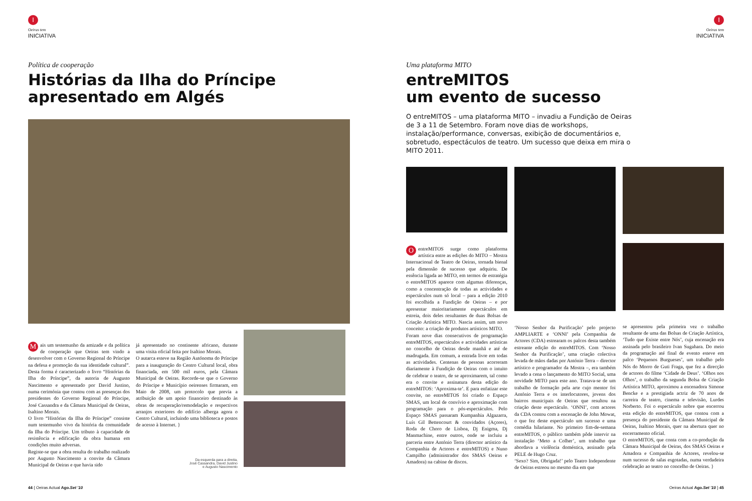I
Oeiras tem
INICIATIVA
Política de cooperação
Histórias da Ilha do Príncipe
apresentado em Algés
Mais um testemunho da amizade e da política de cooperação que Oeiras tem vindo a desenvolver com o Governo Regional do Príncipe na defesa e promoção da sua identidade cultural”. Desta forma é caracterizado o livro “Histórias da Ilha do Príncipe”, da autoria de Augusto Nascimento e apresentado por David Justino, numa cerimónia que contou com as presenças dos presidentes do Governo Regional do Príncipe, José Cassandra e da Câmara Municipal de Oeiras, Isaltino Morais.
O livro “Histórias da Ilha do Príncipe” consiste num testemunho vivo da história da comunidade da Ilha do Príncipe. Um tributo à capacidade de resistência e edificação da obra humana em condições muito adversas.
Registe-se que a obra resulta do trabalho realizado por Augusto Nascimento a convite da Câmara Municipal de Oeiras e que havia sido
já apresentado no continente africano, durante uma visita oficial feita por Isaltino Morais.
O autarca esteve na Região Autónoma do Príncipe para a inauguração do Centro Cultural local, obra financiada, em 500 mil euros, pela Câmara Municipal de Oeiras. Recorde-se que o Governo do Príncipe e Município oeirenses firmaram, em Maio de 2008, um protocolo que previa a atribuição de um apoio financeiro destinado às obras de recuperação/remodelação e respectivos arranjos exteriores do edifício alberga agora o Centro Cultural, incluindo uma biblioteca e postos de acesso à Internet. }
Da esquerda para a direita,
José Cassandra, David Justino
e Augusto Nascimento
44 { Oeiras Actual Ago.Set '10
I
Oeiras tem
INICIATIVA
Uma plataforma MITO
entreMITOS
um evento de sucesso
O entreMITOS – uma plataforma MITO – invadiu a Fundição de Oeiras de 3 a 11 de Setembro. Foram nove dias de workshops, instalação/performance, conversas, exibição de documentários e, sobretudo, espectáculos de teatro. Um sucesso que deixa em mira o MITO 2011.
OentreMITOS surge como plataforma artística entre as edições do MITO – Mostra Internacional de Teatro de Oeiras, tornada bienal pela dimensão de sucesso que adquiriu. De essência ligada ao MITO, em termos de estratégia o entreMITOS aparece com algumas diferenças, como a concentração de todas as actividades e espectáculos num só local – para a edição 2010 foi escolhida a Fundição de Oeiras – e por apresentar maioritariamente espectáculos em estreia, dois deles resultantes de duas Bolsas de Criação Artística MITO. Nascia assim, um novo conceito: a criação de produtos artísticos MITO.
Foram nove dias consecutivos de programação entreMITOS, espectáculos e actividades artísticas no concelho de Oeiras desde manhã e até de madrugada. Em comum, a entrada livre em todas as actividades. Centenas de pessoas acorreram diariamente à Fundição de Oeiras com o intuito de celebrar o teatro, de se aproximarem, tal como era o convite e assinatura desta edição do entreMITOS: ‘Aproxima-te’. E para enfatizar este convite, no entreMITOS foi criado o Espaço SMAS, um local de convívio e aproximação com programação para o pós-espectáculos. Pelo Espaço SMAS passaram Kumpanhia Algazarra, Luís Gil Bettencourt & convidados (Açores), Roda de Choro de Lisboa, Dj Enigma, Dj Manmachine, entre outros, onde se incluiu a parceria entre António Terra (director artístico da Companhia de Actores e entreMITOS) e Nuno Campilho (administrador dos SMAS Oeiras e Amadora) na cabine de discos.
‘Nosso Senhor da Purificação’ pelo projecto AMPLIARTE e ‘ONNI’ pela Companhia de Actores (CDA) estrearam os palcos desta também estreante edição do entreMITOS. Com ‘Nosso Senhor da Purificação’, uma criação colectiva levada de mãos dadas por António Terra – director artístico e programador da Mostra –, era também levado a cena o lançamento do MITO Social, uma novidade MITO para este ano. Tratava-se de um trabalho de formação pela arte cujo mentor foi António Terra e os interlocutores, jovens dos bairros municipais de Oeiras que resultou na criação deste espectáculo. ‘ONNI’, com actores da CDA contou com a encenação de John Mowat, o que fez deste espectáculo um sucesso e uma comédia hilariante. No primeiro fim-de-semana entreMITOS, o público também pôde intervir na instalação ‘Meto a Colher’, um trabalho que abordava a violência doméstica, assinado pela PELE de Hugo Cruz.
‘Sexo? Sim, Obrigada!’ pelo Teatro Independente de Oeiras estreou no mesmo dia em que
se apresentou pela primeira vez o trabalho resultante de uma das Bolsas de Criação Artística, ‘Tudo que Existe entre Nós’, cuja encenação era assinada pelo brasileiro Ivan Sugahara. Do meio da programação até final de evento esteve em palco ‘Pequenos Burgueses’, um trabalho pelo Nós do Morro de Guti Fraga, que fez a direcção de actores do filme ‘Cidade de Deus’. ‘Olhos nos Olhos’, o trabalho da segunda Bolsa de Criação Artística MITO, aproximou a encenadora Simone Bencke e a prestigiada actriz de 70 anos de carreira de teatro, cinema e televisão, Lurdes Norberto. Foi o espectáculo nobre que encerrou esta edição do entreMITOS, que contou com a presença do presidente da Câmara Municipal de Oeiras, Isaltino Morais, quer na abertura quer no encerramento oficial.
O entreMITOS, que conta com a co-produção da Câmara Municipal de Oeiras, dos SMAS Oeiras e Amadora e Companhia de Actores, revelou-se num sucesso de salas esgotadas, numa verdadeira celebração ao teatro no concelho de Oeiras. }
Oeiras Actual Ago.Set '10 } 45